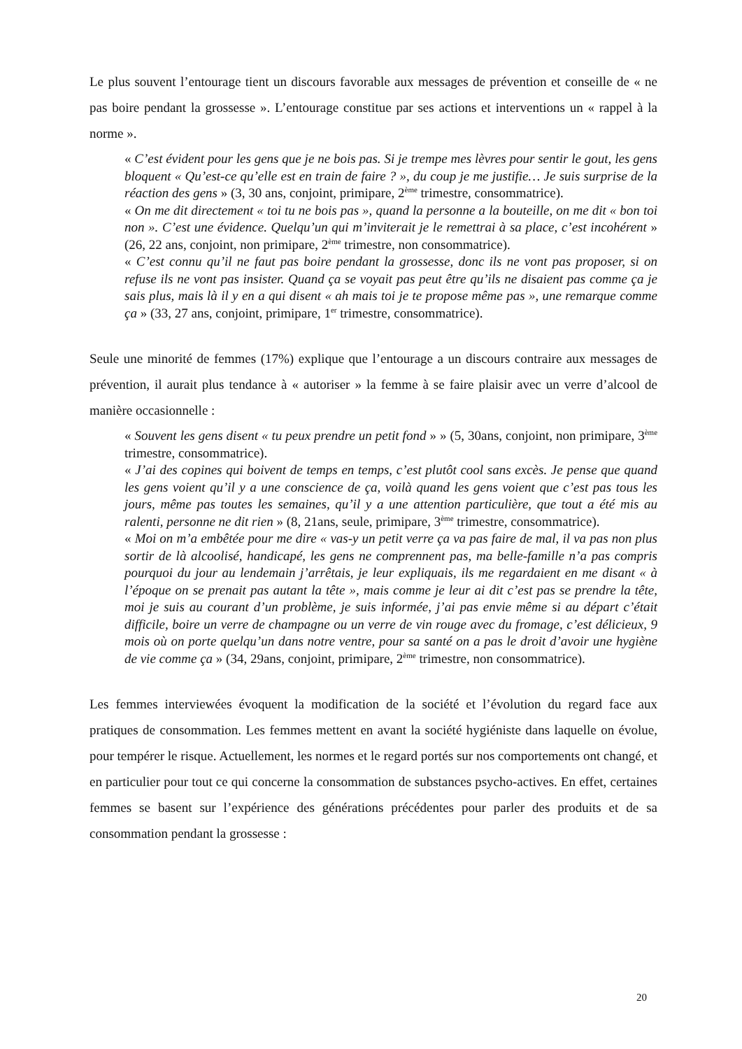Le plus souvent l’entourage tient un discours favorable aux messages de prévention et conseille de « ne pas boire pendant la grossesse ». L’entourage constitue par ses actions et interventions un « rappel à la norme ».
« C’est évident pour les gens que je ne bois pas. Si je trempe mes lèvres pour sentir le gout, les gens bloquent « Qu’est-ce qu’elle est en train de faire ? », du coup je me justifie… Je suis surprise de la réaction des gens » (3, 30 ans, conjoint, primipare, 2<sup>ème</sup> trimestre, consommatrice).
« On me dit directement « toi tu ne bois pas », quand la personne a la bouteille, on me dit « bon toi non ». C’est une évidence. Quelqu’un qui m’inviterait je le remettrai à sa place, c’est incohérent » (26, 22 ans, conjoint, non primipare, 2<sup>ème</sup> trimestre, non consommatrice).
« C’est connu qu’il ne faut pas boire pendant la grossesse, donc ils ne vont pas proposer, si on refuse ils ne vont pas insister. Quand ça se voyait pas peut être qu’ils ne disaient pas comme ça je sais plus, mais là il y en a qui disent « ah mais toi je te propose même pas », une remarque comme ça » (33, 27 ans, conjoint, primipare, 1<sup>er</sup> trimestre, consommatrice).
Seule une minorité de femmes (17%) explique que l’entourage a un discours contraire aux messages de prévention, il aurait plus tendance à « autoriser » la femme à se faire plaisir avec un verre d’alcool de manière occasionnelle :
« Souvent les gens disent « tu peux prendre un petit fond » » (5, 30ans, conjoint, non primipare, 3<sup>ème</sup> trimestre, consommatrice).
« J’ai des copines qui boivent de temps en temps, c’est plutôt cool sans excès. Je pense que quand les gens voient qu’il y a une conscience de ça, voilà quand les gens voient que c’est pas tous les jours, même pas toutes les semaines, qu’il y a une attention particulière, que tout a été mis au ralenti, personne ne dit rien » (8, 21ans, seule, primipare, 3<sup>ème</sup> trimestre, consommatrice).
« Moi on m’a embêtée pour me dire « vas-y un petit verre ça va pas faire de mal, il va pas non plus sortir de là alcoolisé, handicapé, les gens ne comprennent pas, ma belle-famille n’a pas compris pourquoi du jour au lendemain j’arrêtais, je leur expliquais, ils me regardaient en me disant « à l’époque on se prenait pas autant la tête », mais comme je leur ai dit c’est pas se prendre la tête, moi je suis au courant d’un problème, je suis informée, j’ai pas envie même si au départ c’était difficile, boire un verre de champagne ou un verre de vin rouge avec du fromage, c’est délicieux, 9 mois où on porte quelqu’un dans notre ventre, pour sa santé on a pas le droit d’avoir une hygiène de vie comme ça » (34, 29ans, conjoint, primipare, 2<sup>ème</sup> trimestre, non consommatrice).
Les femmes interviewées évoquent la modification de la société et l’évolution du regard face aux pratiques de consommation. Les femmes mettent en avant la société hygiéniste dans laquelle on évolue, pour tempérer le risque. Actuellement, les normes et le regard portés sur nos comportements ont changé, et en particulier pour tout ce qui concerne la consommation de substances psycho-actives. En effet, certaines femmes se basent sur l’expérience des générations précédentes pour parler des produits et de sa consommation pendant la grossesse :
20